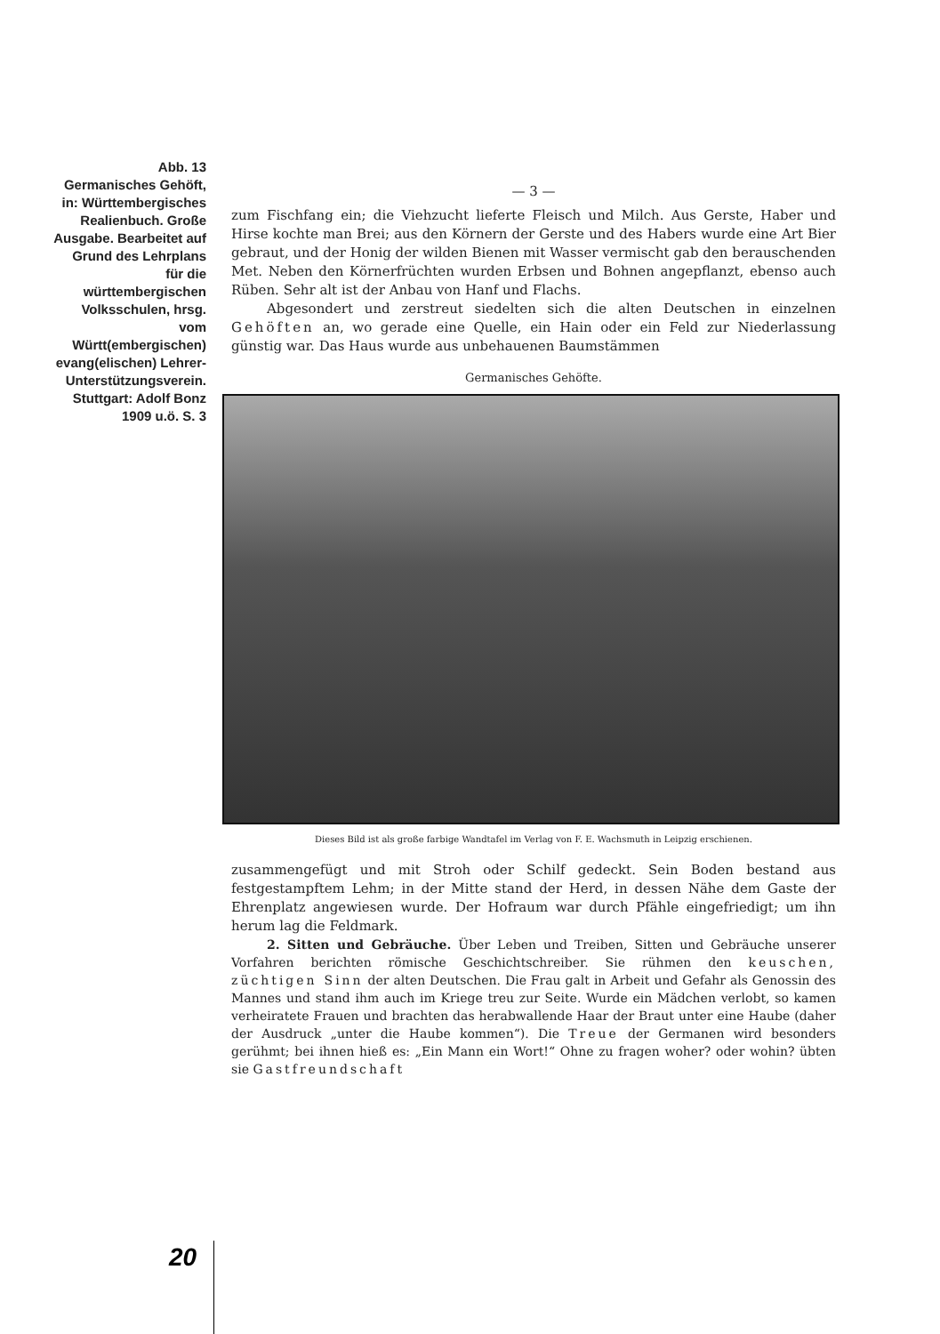Abb. 13
Germanisches Gehöft, in: Württembergisches Realienbuch. Große Ausgabe. Bearbeitet auf Grund des Lehrplans für die württembergischen Volksschulen, hrsg. vom Württ(embergischen) evang(elischen) Lehrer-Unterstützungsverein. Stuttgart: Adolf Bonz 1909 u.ö. S. 3
— 3 —
zum Fischfang ein; die Viehzucht lieferte Fleisch und Milch. Aus Gerste, Haber und Hirse kochte man Brei; aus den Körnern der Gerste und des Habers wurde eine Art Bier gebraut, und der Honig der wilden Bienen mit Wasser vermischt gab den berauschenden Met. Neben den Körnerfrüchten wurden Erbsen und Bohnen angepflanzt, ebenso auch Rüben. Sehr alt ist der Anbau von Hanf und Flachs.
Abgesondert und zerstreut siedelten sich die alten Deutschen in einzelnen Gehöften an, wo gerade eine Quelle, ein Hain oder ein Feld zur Niederlassung günstig war. Das Haus wurde aus unbehauenen Baumstämmen
Germanisches Gehöfte.
Dieses Bild ist als große farbige Wandtafel im Verlag von F. E. Wachsmuth in Leipzig erschienen.
zusammengefügt und mit Stroh oder Schilf gedeckt. Sein Boden bestand aus festgestampftem Lehm; in der Mitte stand der Herd, in dessen Nähe dem Gaste der Ehrenplatz angewiesen wurde. Der Hofraum war durch Pfähle eingefriedigt; um ihn herum lag die Feldmark.
2. Sitten und Gebräuche. Über Leben und Treiben, Sitten und Gebräuche unserer Vorfahren berichten römische Geschichtschreiber. Sie rühmen den keuschen, züchtigen Sinn der alten Deutschen. Die Frau galt in Arbeit und Gefahr als Genossin des Mannes und stand ihm auch im Kriege treu zur Seite. Wurde ein Mädchen verlobt, so kamen verheiratete Frauen und brachten das herabwallende Haar der Braut unter eine Haube (daher der Ausdruck „unter die Haube kommen“). Die Treue der Germanen wird besonders gerühmt; bei ihnen hieß es: „Ein Mann ein Wort!“ Ohne zu fragen woher? oder wohin? übten sie Gastfreundschaft
20